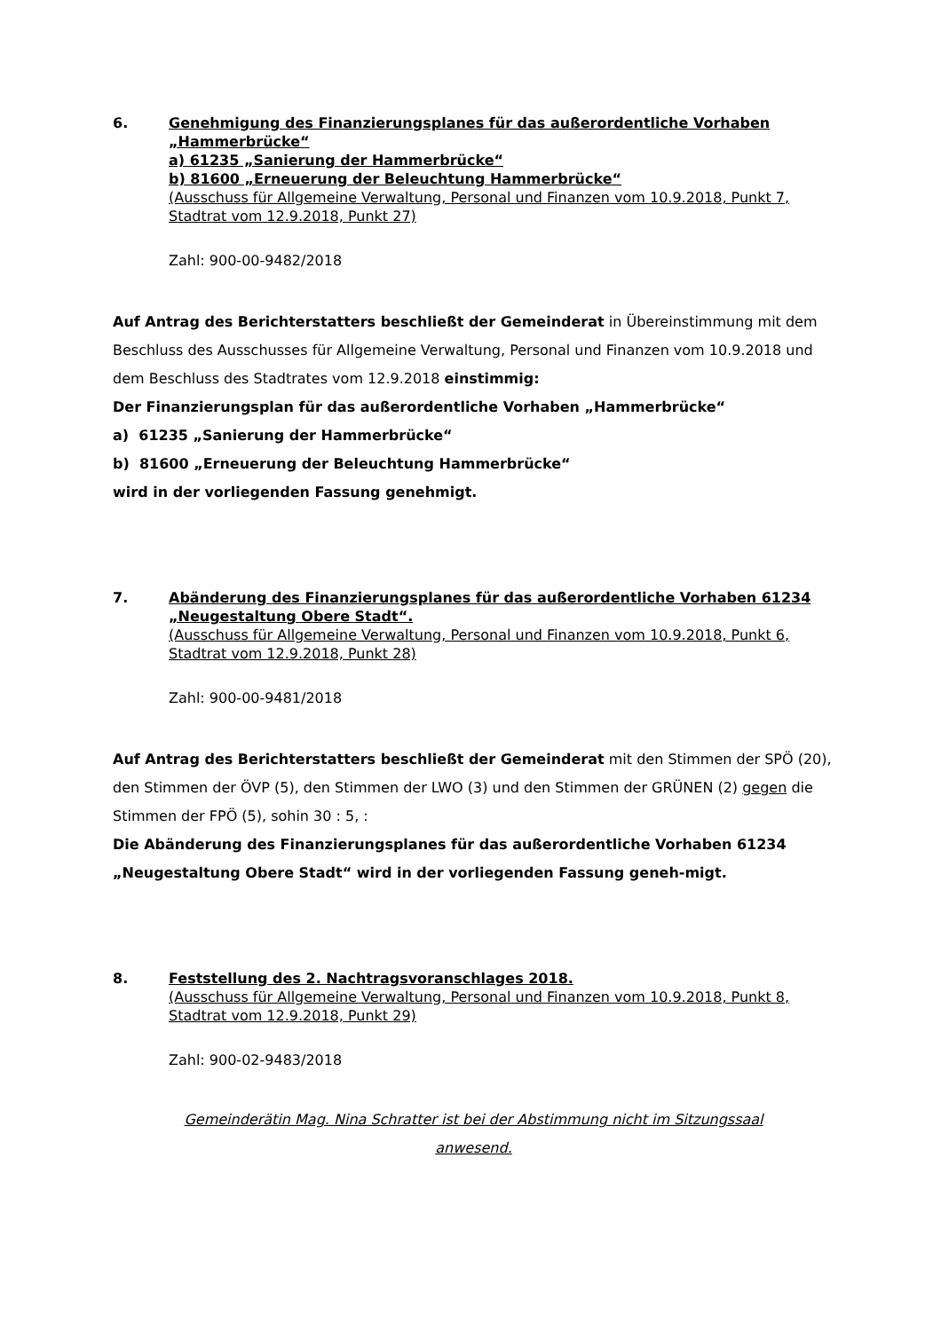6. Genehmigung des Finanzierungsplanes für das außerordentliche Vorhaben „Hammerbrücke“a) 61235 „Sanierung der Hammerbrücke“b) 81600 „Erneuerung der Beleuchtung Hammerbrücke“(Ausschuss für Allgemeine Verwaltung, Personal und Finanzen vom 10.9.2018, Punkt 7, Stadtrat vom 12.9.2018, Punkt 27)
Zahl: 900-00-9482/2018
Auf Antrag des Berichterstatters beschließt der Gemeinderat in Übereinstimmung mit dem Beschluss des Ausschusses für Allgemeine Verwaltung, Personal und Finanzen vom 10.9.2018 und dem Beschluss des Stadtrates vom 12.9.2018 einstimmig:
Der Finanzierungsplan für das außerordentliche Vorhaben „Hammerbrücke“
a) 61235 „Sanierung der Hammerbrücke“
b) 81600 „Erneuerung der Beleuchtung Hammerbrücke“
wird in der vorliegenden Fassung genehmigt.
7. Abänderung des Finanzierungsplanes für das außerordentliche Vorhaben 61234 „Neugestaltung Obere Stadt“.
(Ausschuss für Allgemeine Verwaltung, Personal und Finanzen vom 10.9.2018, Punkt 6, Stadtrat vom 12.9.2018, Punkt 28)
Zahl: 900-00-9481/2018
Auf Antrag des Berichterstatters beschließt der Gemeinderat mit den Stimmen der SPÖ (20), den Stimmen der ÖVP (5), den Stimmen der LWO (3) und den Stimmen der GRÜNEN (2) gegen die Stimmen der FPÖ (5), sohin 30 : 5, :
Die Abänderung des Finanzierungsplanes für das außerordentliche Vorhaben 61234 „Neugestaltung Obere Stadt“ wird in der vorliegenden Fassung geneh-migt.
8. Feststellung des 2. Nachtragsvoranschlages 2018.
(Ausschuss für Allgemeine Verwaltung, Personal und Finanzen vom 10.9.2018, Punkt 8, Stadtrat vom 12.9.2018, Punkt 29)
Zahl: 900-02-9483/2018
Gemeinderätin Mag. Nina Schratter ist bei der Abstimmung nicht im Sitzungssaal
anwesend.